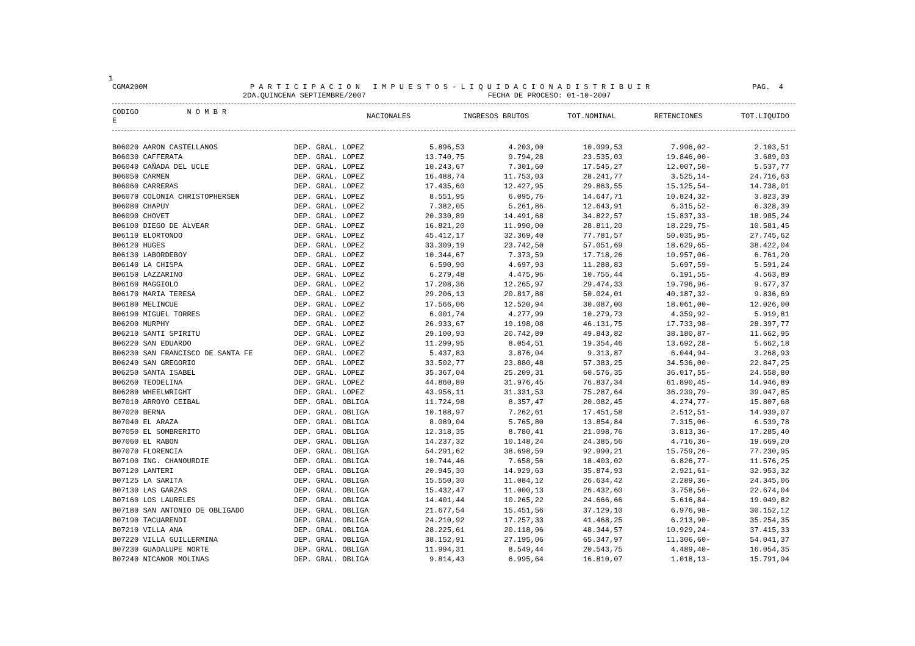1
CGMA200M P A R T I C I P A C I O N I M P U E S T O S - L I Q U I D A C I O N A D I S T R I B U I R PAG. 4
2DA.QUINCENA SEPTIEMBRE/2007 FECHA DE PROCESO: 01-10-2007
| CODIGO N O M B R E | | NACIONALES | INGRESOS BRUTOS | TOT.NOMINAL | RETENCIONES | TOT.LIQUIDO |
| --- | --- | --- | --- | --- | --- | --- |
| B06020 AARON CASTELLANOS | DEP. GRAL. LOPEZ | 5.896,53 | 4.203,00 | 10.099,53 | 7.996,02- | 2.103,51 |
| B06030 CAFFERATA | DEP. GRAL. LOPEZ | 13.740,75 | 9.794,28 | 23.535,03 | 19.846,00- | 3.689,03 |
| B06040 CAÑADA DEL UCLE | DEP. GRAL. LOPEZ | 10.243,67 | 7.301,60 | 17.545,27 | 12.007,50- | 5.537,77 |
| B06050 CARMEN | DEP. GRAL. LOPEZ | 16.488,74 | 11.753,03 | 28.241,77 | 3.525,14- | 24.716,63 |
| B06060 CARRERAS | DEP. GRAL. LOPEZ | 17.435,60 | 12.427,95 | 29.863,55 | 15.125,54- | 14.738,01 |
| B06070 COLONIA CHRISTOPHERSEN | DEP. GRAL. LOPEZ | 8.551,95 | 6.095,76 | 14.647,71 | 10.824,32- | 3.823,39 |
| B06080 CHAPUY | DEP. GRAL. LOPEZ | 7.382,05 | 5.261,86 | 12.643,91 | 6.315,52- | 6.328,39 |
| B06090 CHOVET | DEP. GRAL. LOPEZ | 20.330,89 | 14.491,68 | 34.822,57 | 15.837,33- | 18.985,24 |
| B06100 DIEGO DE ALVEAR | DEP. GRAL. LOPEZ | 16.821,20 | 11.990,00 | 28.811,20 | 18.229,75- | 10.581,45 |
| B06110 ELORTONDO | DEP. GRAL. LOPEZ | 45.412,17 | 32.369,40 | 77.781,57 | 50.035,95- | 27.745,62 |
| B06120 HUGES | DEP. GRAL. LOPEZ | 33.309,19 | 23.742,50 | 57.051,69 | 18.629,65- | 38.422,04 |
| B06130 LABORDEBOY | DEP. GRAL. LOPEZ | 10.344,67 | 7.373,59 | 17.718,26 | 10.957,06- | 6.761,20 |
| B06140 LA CHISPA | DEP. GRAL. LOPEZ | 6.590,90 | 4.697,93 | 11.288,83 | 5.697,59- | 5.591,24 |
| B06150 LAZZARINO | DEP. GRAL. LOPEZ | 6.279,48 | 4.475,96 | 10.755,44 | 6.191,55- | 4.563,89 |
| B06160 MAGGIOLO | DEP. GRAL. LOPEZ | 17.208,36 | 12.265,97 | 29.474,33 | 19.796,96- | 9.677,37 |
| B06170 MARIA TERESA | DEP. GRAL. LOPEZ | 29.206,13 | 20.817,88 | 50.024,01 | 40.187,32- | 9.836,69 |
| B06180 MELINCUE | DEP. GRAL. LOPEZ | 17.566,06 | 12.520,94 | 30.087,00 | 18.061,00- | 12.026,00 |
| B06190 MIGUEL TORRES | DEP. GRAL. LOPEZ | 6.001,74 | 4.277,99 | 10.279,73 | 4.359,92- | 5.919,81 |
| B06200 MURPHY | DEP. GRAL. LOPEZ | 26.933,67 | 19.198,08 | 46.131,75 | 17.733,98- | 28.397,77 |
| B06210 SANTI SPIRITU | DEP. GRAL. LOPEZ | 29.100,93 | 20.742,89 | 49.843,82 | 38.180,87- | 11.662,95 |
| B06220 SAN EDUARDO | DEP. GRAL. LOPEZ | 11.299,95 | 8.054,51 | 19.354,46 | 13.692,28- | 5.662,18 |
| B06230 SAN FRANCISCO DE SANTA FE | DEP. GRAL. LOPEZ | 5.437,83 | 3.876,04 | 9.313,87 | 6.044,94- | 3.268,93 |
| B06240 SAN GREGORIO | DEP. GRAL. LOPEZ | 33.502,77 | 23.880,48 | 57.383,25 | 34.536,00- | 22.847,25 |
| B06250 SANTA ISABEL | DEP. GRAL. LOPEZ | 35.367,04 | 25.209,31 | 60.576,35 | 36.017,55- | 24.558,80 |
| B06260 TEODELINA | DEP. GRAL. LOPEZ | 44.860,89 | 31.976,45 | 76.837,34 | 61.890,45- | 14.946,89 |
| B06280 WHEELWRIGHT | DEP. GRAL. LOPEZ | 43.956,11 | 31.331,53 | 75.287,64 | 36.239,79- | 39.047,85 |
| B07010 ARROYO CEIBAL | DEP. GRAL. OBLIGA | 11.724,98 | 8.357,47 | 20.082,45 | 4.274,77- | 15.807,68 |
| B07020 BERNA | DEP. GRAL. OBLIGA | 10.188,97 | 7.262,61 | 17.451,58 | 2.512,51- | 14.939,07 |
| B07040 EL ARAZA | DEP. GRAL. OBLIGA | 8.089,04 | 5.765,80 | 13.854,84 | 7.315,06- | 6.539,78 |
| B07050 EL SOMBRERITO | DEP. GRAL. OBLIGA | 12.318,35 | 8.780,41 | 21.098,76 | 3.813,36- | 17.285,40 |
| B07060 EL RABON | DEP. GRAL. OBLIGA | 14.237,32 | 10.148,24 | 24.385,56 | 4.716,36- | 19.669,20 |
| B07070 FLORENCIA | DEP. GRAL. OBLIGA | 54.291,62 | 38.698,59 | 92.990,21 | 15.759,26- | 77.230,95 |
| B07100 ING. CHANOURDIE | DEP. GRAL. OBLIGA | 10.744,46 | 7.658,56 | 18.403,02 | 6.826,77- | 11.576,25 |
| B07120 LANTERI | DEP. GRAL. OBLIGA | 20.945,30 | 14.929,63 | 35.874,93 | 2.921,61- | 32.953,32 |
| B07125 LA SARITA | DEP. GRAL. OBLIGA | 15.550,30 | 11.084,12 | 26.634,42 | 2.289,36- | 24.345,06 |
| B07130 LAS GARZAS | DEP. GRAL. OBLIGA | 15.432,47 | 11.000,13 | 26.432,60 | 3.758,56- | 22.674,04 |
| B07160 LOS LAURELES | DEP. GRAL. OBLIGA | 14.401,44 | 10.265,22 | 24.666,66 | 5.616,84- | 19.049,82 |
| B07180 SAN ANTONIO DE OBLIGADO | DEP. GRAL. OBLIGA | 21.677,54 | 15.451,56 | 37.129,10 | 6.976,98- | 30.152,12 |
| B07190 TACUARENDI | DEP. GRAL. OBLIGA | 24.210,92 | 17.257,33 | 41.468,25 | 6.213,90- | 35.254,35 |
| B07210 VILLA ANA | DEP. GRAL. OBLIGA | 28.225,61 | 20.118,96 | 48.344,57 | 10.929,24- | 37.415,33 |
| B07220 VILLA GUILLERMINA | DEP. GRAL. OBLIGA | 38.152,91 | 27.195,06 | 65.347,97 | 11.306,60- | 54.041,37 |
| B07230 GUADALUPE NORTE | DEP. GRAL. OBLIGA | 11.994,31 | 8.549,44 | 20.543,75 | 4.489,40- | 16.054,35 |
| B07240 NICANOR MOLINAS | DEP. GRAL. OBLIGA | 9.814,43 | 6.995,64 | 16.810,07 | 1.018,13- | 15.791,94 |